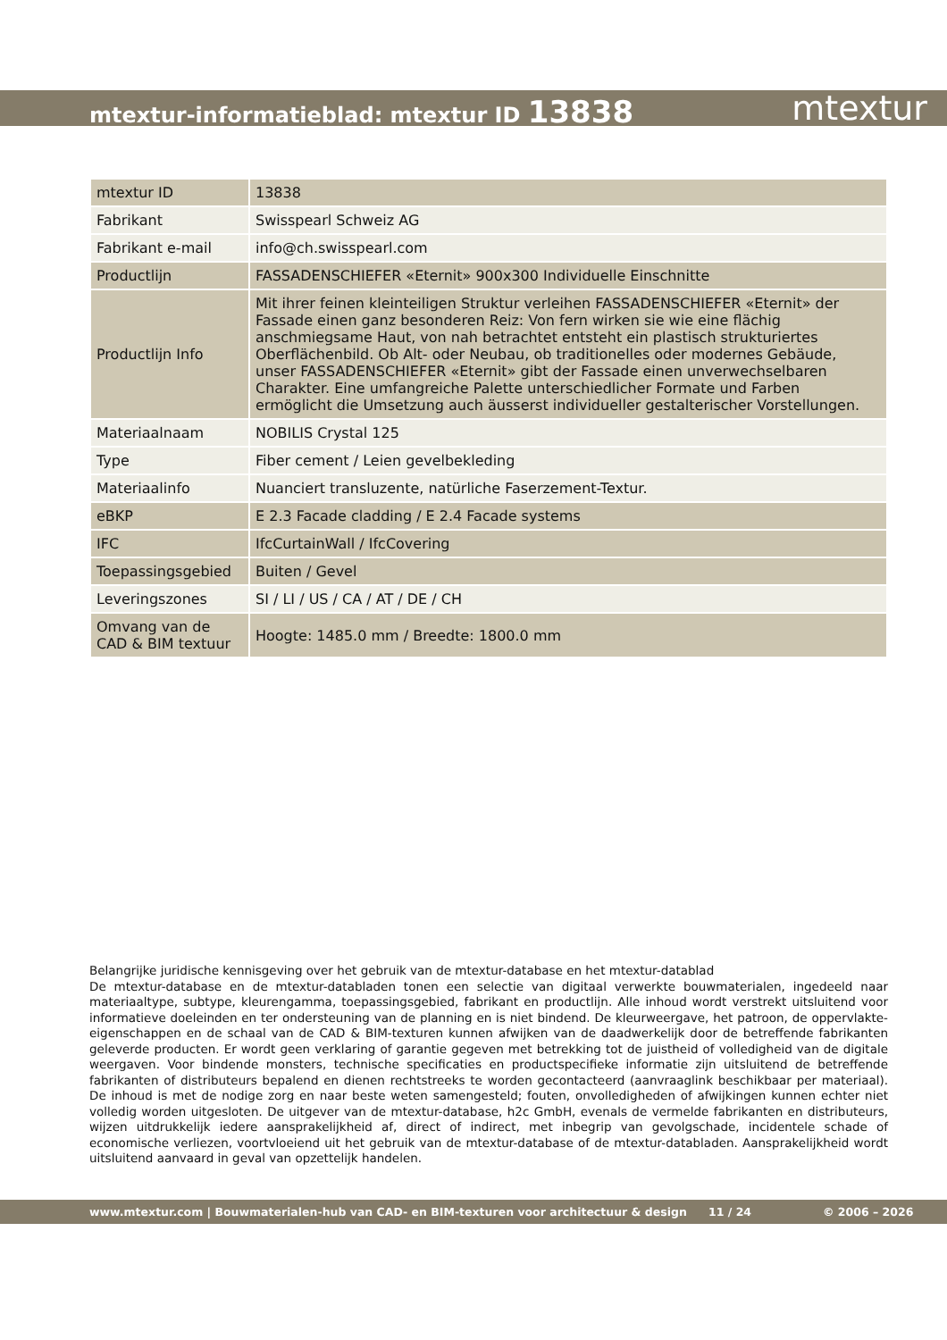mtextur-informatieblad: mtextur ID 13838 mtextur
| mtextur ID | 13838 |
| Fabrikant | Swisspearl Schweiz AG |
| Fabrikant e-mail | info@ch.swisspearl.com |
| Productlijn | FASSADENSCHIEFER «Eternit» 900x300 Individuelle Einschnitte |
| Productlijn Info | Mit ihrer feinen kleinteiligen Struktur verleihen FASSADENSCHIEFER «Eternit» der Fassade einen ganz besonderen Reiz: Von fern wirken sie wie eine flächig anschmiegsame Haut, von nah betrachtet entsteht ein plastisch strukturiertes Oberflächenbild. Ob Alt- oder Neubau, ob traditionelles oder modernes Gebäude, unser FASSADENSCHIEFER «Eternit» gibt der Fassade einen unverwechselbaren Charakter. Eine umfangreiche Palette unterschiedlicher Formate und Farben ermöglicht die Umsetzung auch äusserst individueller gestalterischer Vorstellungen. |
| Materiaalnaam | NOBILIS Crystal 125 |
| Type | Fiber cement / Leien gevelbekleding |
| Materiaalinfo | Nuanciert transluzente, natürliche Faserzement-Textur. |
| eBKP | E 2.3 Facade cladding / E 2.4 Facade systems |
| IFC | IfcCurtainWall / IfcCovering |
| Toepassingsgebied | Buiten / Gevel |
| Leveringszones | SI / LI / US / CA / AT / DE / CH |
| Omvang van de CAD & BIM textuur | Hoogte: 1485.0 mm / Breedte: 1800.0 mm |
Belangrijke juridische kennisgeving over het gebruik van de mtextur-database en het mtextur-datablad
De mtextur-database en de mtextur-databladen tonen een selectie van digitaal verwerkte bouwmaterialen, ingedeeld naar materiaaltype, subtype, kleurengamma, toepassingsgebied, fabrikant en productlijn. Alle inhoud wordt verstrekt uitsluitend voor informatieve doeleinden en ter ondersteuning van de planning en is niet bindend. De kleurweergave, het patroon, de oppervlakte-eigenschappen en de schaal van de CAD & BIM-texturen kunnen afwijken van de daadwerkelijk door de betreffende fabrikanten geleverde producten. Er wordt geen verklaring of garantie gegeven met betrekking tot de juistheid of volledigheid van de digitale weergaven. Voor bindende monsters, technische specificaties en productspecifieke informatie zijn uitsluitend de betreffende fabrikanten of distributeurs bepalend en dienen rechtstreeks te worden gecontacteerd (aanvraaglink beschikbaar per materiaal). De inhoud is met de nodige zorg en naar beste weten samengesteld; fouten, onvolledigheden of afwijkingen kunnen echter niet volledig worden uitgesloten. De uitgever van de mtextur-database, h2c GmbH, evenals de vermelde fabrikanten en distributeurs, wijzen uitdrukkelijk iedere aansprakelijkheid af, direct of indirect, met inbegrip van gevolgschade, incidentele schade of economische verliezen, voortvloeiend uit het gebruik van de mtextur-database of de mtextur-databladen. Aansprakelijkheid wordt uitsluitend aanvaard in geval van opzettelijk handelen.
www.mtextur.com | Bouwmaterialen-hub van CAD- en BIM-texturen voor architectuur & design 11 / 24 © 2006 – 2026